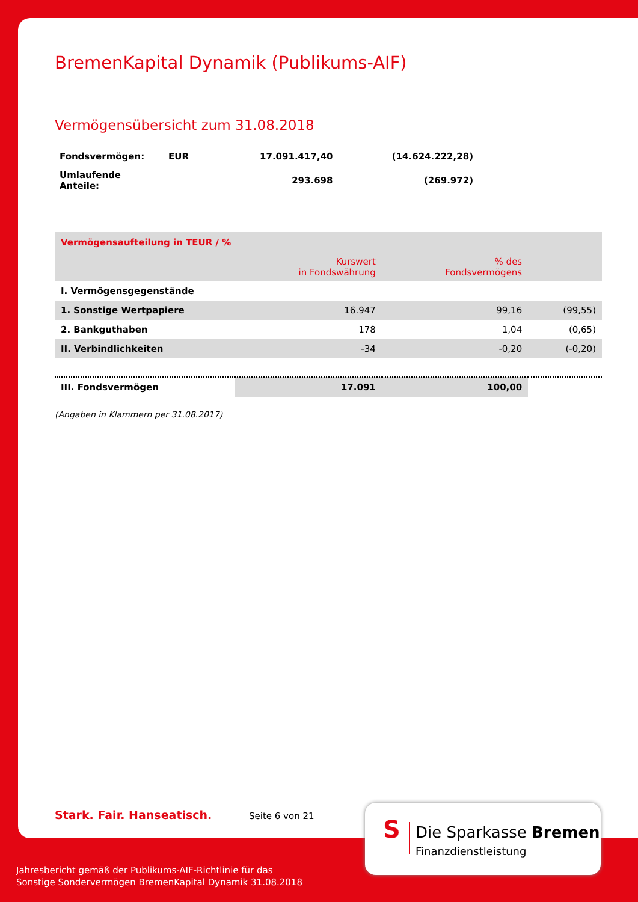BremenKapital Dynamik (Publikums-AIF)
Vermögensübersicht zum 31.08.2018
| Fondsvermögen: | EUR | 17.091.417,40 | (14.624.222,28) | |
| Umlaufende Anteile: | | 293.698 | (269.972) | |
| Vermögensaufteilung in TEUR / % | | | |
| | Kurswert in Fondswährung | % des Fondsvermögens | |
| I. Vermögensgegenstände | | | |
| 1. Sonstige Wertpapiere | 16.947 | 99,16 | (99,55) |
| 2. Bankguthaben | 178 | 1,04 | (0,65) |
| II. Verbindlichkeiten | -34 | -0,20 | (-0,20) |
| III. Fondsvermögen | 17.091 | 100,00 | |
(Angaben in Klammern per 31.08.2017)
Stark. Fair. Hanseatisch. Seite 6 von 21
S Die Sparkasse Bremen
Finanzdienstleistung
Jahresbericht gemäß der Publikums-AIF-Richtlinie für das
Sonstige Sondervermögen BremenKapital Dynamik 31.08.2018